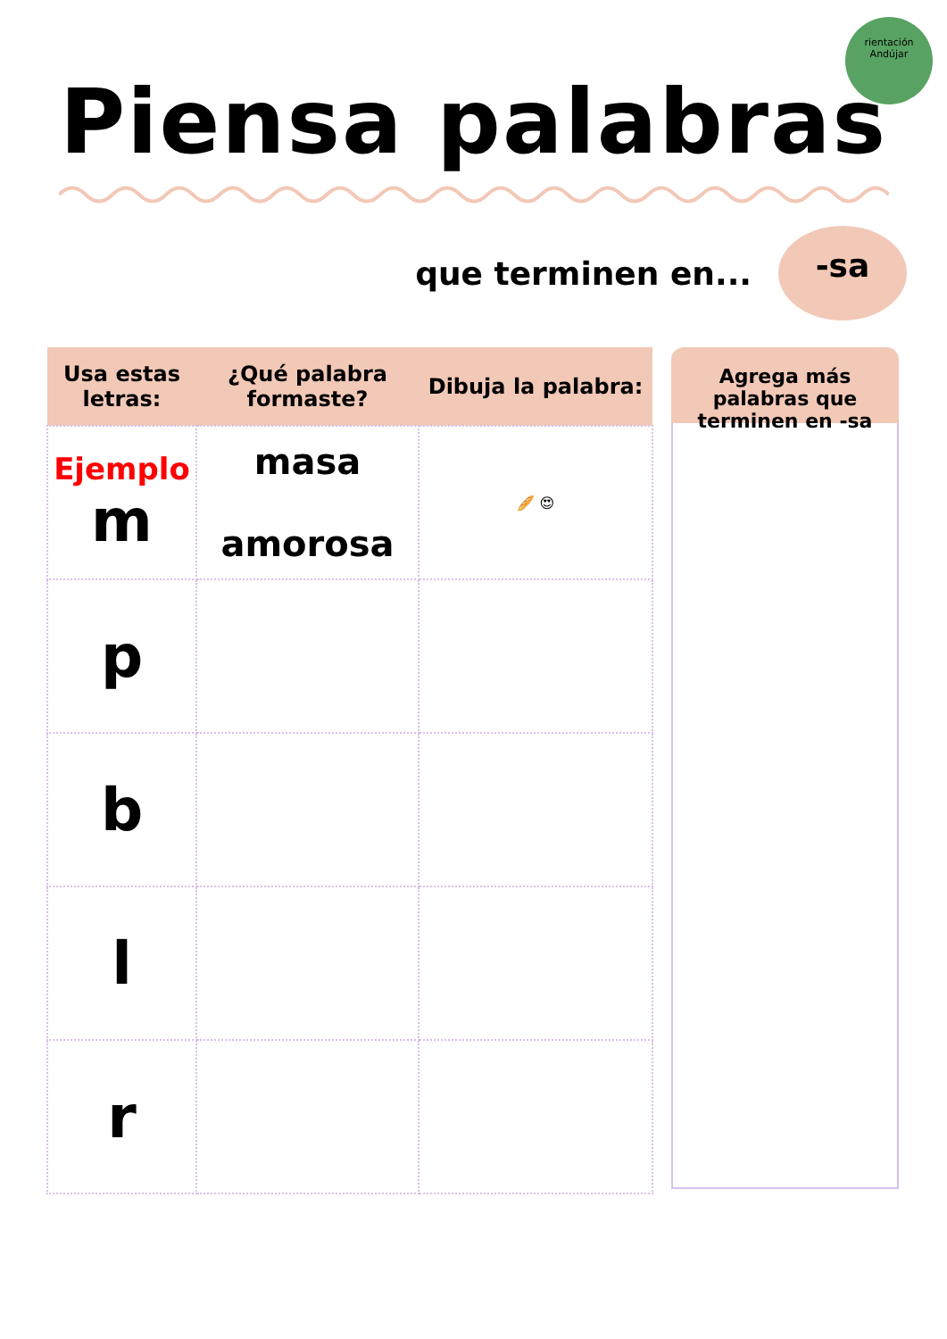rientación
Andújar
Piensa palabras
que terminen en...
-sa
| Usa estas letras: | ¿Qué palabra formaste? | Dibuja la palabra: |
| --- | --- | --- |
| Ejemplo m | masa amorosa | 🥖 😍 |
| p | | |
| b | | |
| l | | |
| r | | |
Agrega más palabras que terminen en -sa